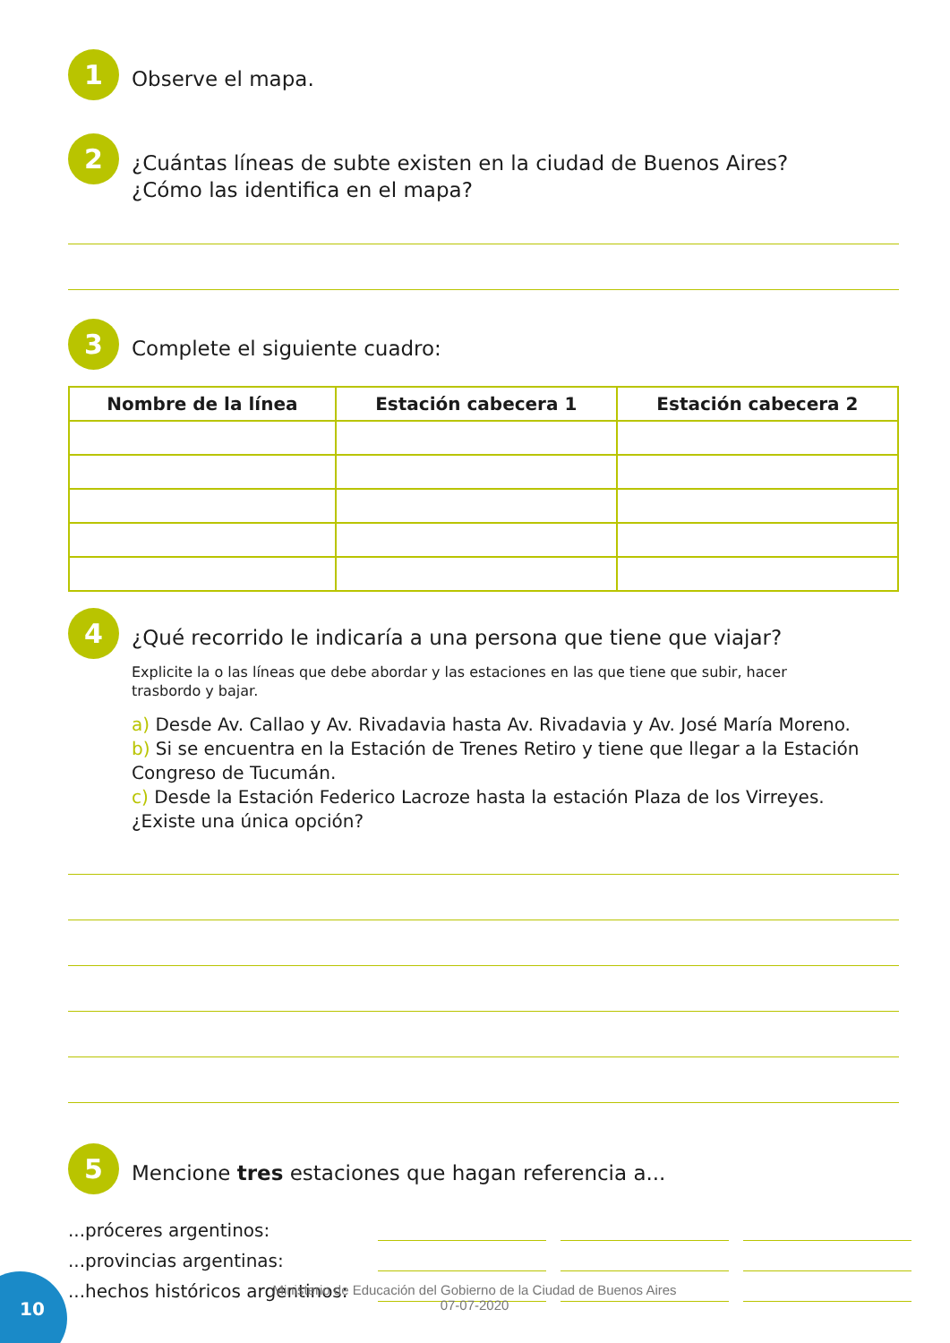1
Observe el mapa.
2
¿Cuántas líneas de subte existen en la ciudad de Buenos Aires?
¿Cómo las identifica en el mapa?
3
Complete el siguiente cuadro:
| Nombre de la línea | Estación cabecera 1 | Estación cabecera 2 |
| --- | --- | --- |
4
¿Qué recorrido le indicaría a una persona que tiene que viajar?
Explicite la o las líneas que debe abordar y las estaciones en las que tiene que subir, hacer trasbordo y bajar.
a) Desde Av. Callao y Av. Rivadavia hasta Av. Rivadavia y Av. José María Moreno.
b) Si se encuentra en la Estación de Trenes Retiro y tiene que llegar a la Estación Congreso de Tucumán.
c) Desde la Estación Federico Lacroze hasta la estación Plaza de los Virreyes. ¿Existe una única opción?
5
Mencione tres estaciones que hagan referencia a...
...próceres argentinos:
...provincias argentinas:
...hechos históricos argentinos:
10
Ministerio de Educación del Gobierno de la Ciudad de Buenos Aires
07-07-2020